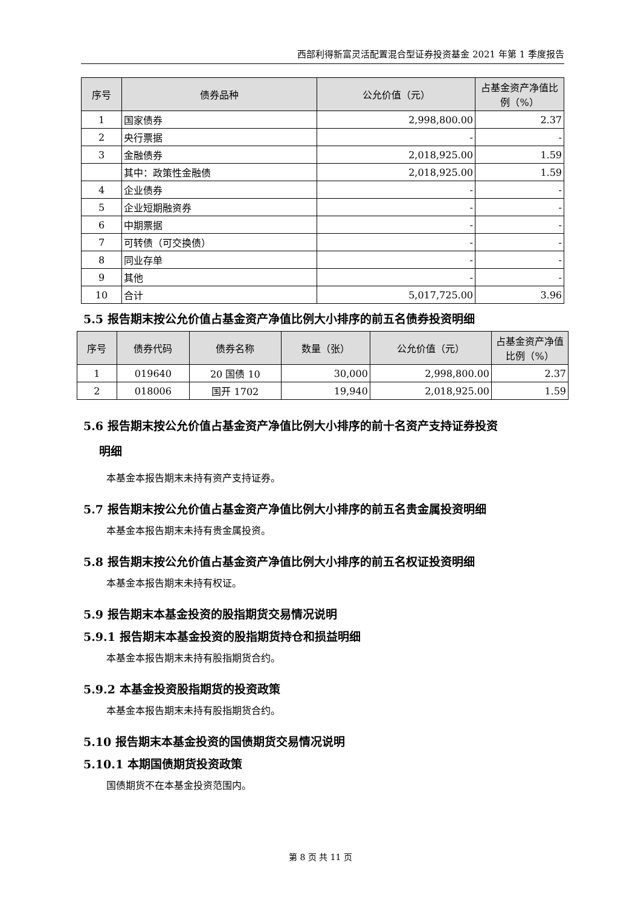西部利得新富灵活配置混合型证券投资基金 2021 年第 1 季度报告
| 序号 | 债券品种 | 公允价值（元） | 占基金资产净值比例（%） |
| --- | --- | --- | --- |
| 1 | 国家债券 | 2,998,800.00 | 2.37 |
| 2 | 央行票据 | - | - |
| 3 | 金融债券 | 2,018,925.00 | 1.59 |
| | 其中：政策性金融债 | 2,018,925.00 | 1.59 |
| 4 | 企业债券 | - | - |
| 5 | 企业短期融资券 | - | - |
| 6 | 中期票据 | - | - |
| 7 | 可转债（可交换债） | - | - |
| 8 | 同业存单 | - | - |
| 9 | 其他 | - | - |
| 10 | 合计 | 5,017,725.00 | 3.96 |
5.5 报告期末按公允价值占基金资产净值比例大小排序的前五名债券投资明细
| 序号 | 债券代码 | 债券名称 | 数量（张） | 公允价值（元） | 占基金资产净值比例（%） |
| --- | --- | --- | --- | --- | --- |
| 1 | 019640 | 20 国债 10 | 30,000 | 2,998,800.00 | 2.37 |
| 2 | 018006 | 国开 1702 | 19,940 | 2,018,925.00 | 1.59 |
5.6 报告期末按公允价值占基金资产净值比例大小排序的前十名资产支持证券投资
明细
本基金本报告期末未持有资产支持证券。
5.7 报告期末按公允价值占基金资产净值比例大小排序的前五名贵金属投资明细
本基金本报告期末未持有贵金属投资。
5.8 报告期末按公允价值占基金资产净值比例大小排序的前五名权证投资明细
本基金本报告期末未持有权证。
5.9 报告期末本基金投资的股指期货交易情况说明
5.9.1 报告期末本基金投资的股指期货持仓和损益明细
本基金本报告期末未持有股指期货合约。
5.9.2 本基金投资股指期货的投资政策
本基金本报告期末未持有股指期货合约。
5.10 报告期末本基金投资的国债期货交易情况说明
5.10.1 本期国债期货投资政策
国债期货不在本基金投资范围内。
第 8 页 共 11 页